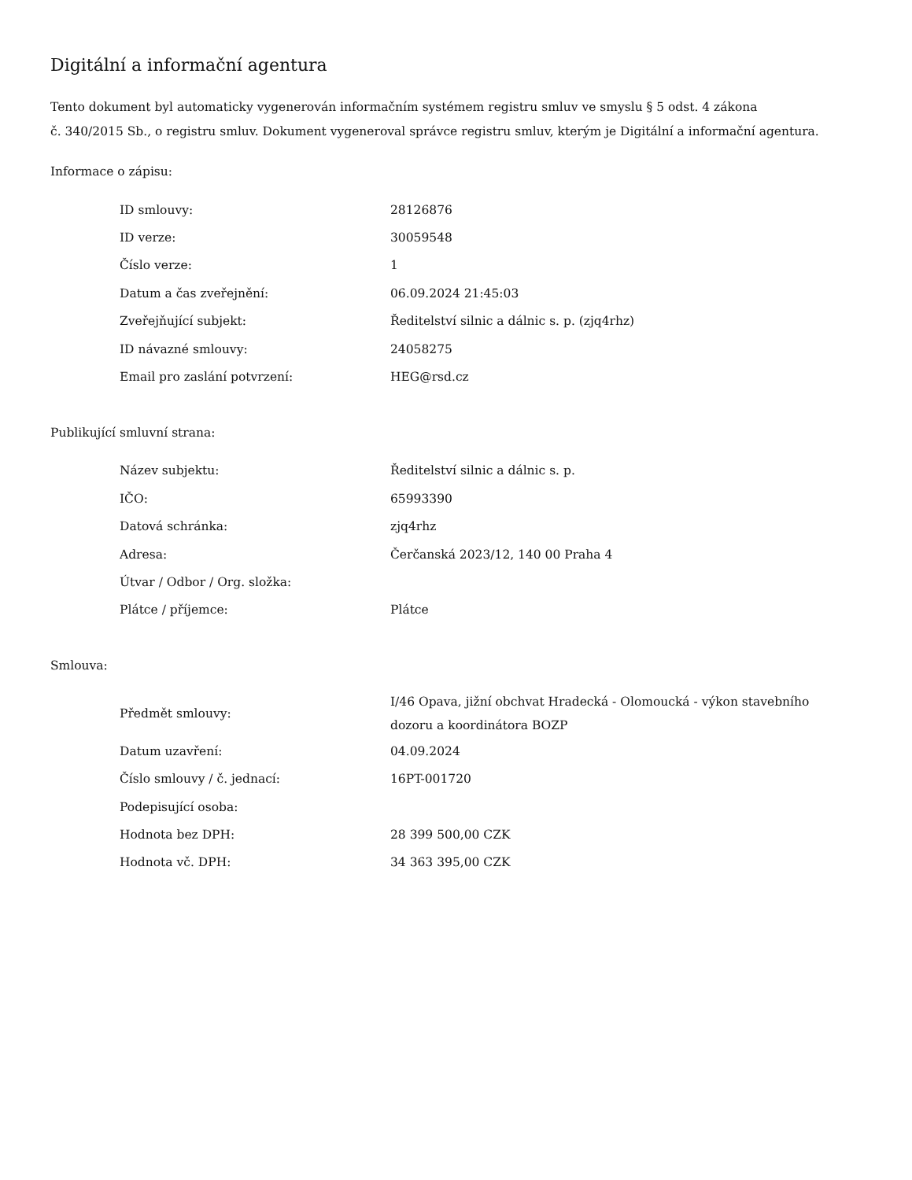Digitální a informační agentura
Tento dokument byl automaticky vygenerován informačním systémem registru smluv ve smyslu § 5 odst. 4 zákona
č. 340/2015 Sb., o registru smluv. Dokument vygeneroval správce registru smluv, kterým je Digitální a informační agentura.
Informace o zápisu:
| ID smlouvy: | 28126876 |
| ID verze: | 30059548 |
| Číslo verze: | 1 |
| Datum a čas zveřejnění: | 06.09.2024 21:45:03 |
| Zveřejňující subjekt: | Ředitelství silnic a dálnic s. p. (zjq4rhz) |
| ID návazné smlouvy: | 24058275 |
| Email pro zaslání potvrzení: | HEG@rsd.cz |
Publikující smluvní strana:
| Název subjektu: | Ředitelství silnic a dálnic s. p. |
| IČO: | 65993390 |
| Datová schránka: | zjq4rhz |
| Adresa: | Čerčanská 2023/12, 140 00 Praha 4 |
| Útvar / Odbor / Org. složka: | |
| Plátce / příjemce: | Plátce |
Smlouva:
| Předmět smlouvy: | I/46 Opava, jižní obchvat Hradecká - Olomoucká - výkon stavebního dozoru a koordinátora BOZP |
| Datum uzavření: | 04.09.2024 |
| Číslo smlouvy / č. jednací: | 16PT-001720 |
| Podepisující osoba: | |
| Hodnota bez DPH: | 28 399 500,00 CZK |
| Hodnota vč. DPH: | 34 363 395,00 CZK |